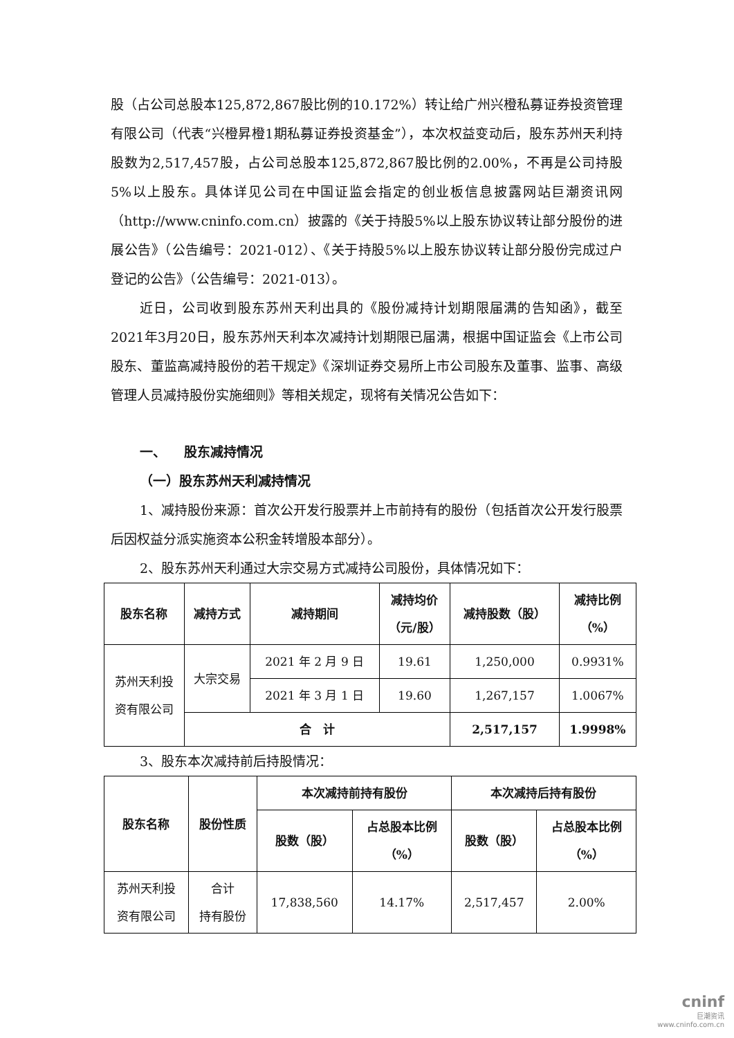股（占公司总股本125,872,867股比例的10.172%）转让给广州兴橙私募证券投资管理有限公司（代表“兴橙昇橙1期私募证券投资基金”），本次权益变动后，股东苏州天利持股数为2,517,457股，占公司总股本125,872,867股比例的2.00%，不再是公司持股5%以上股东。具体详见公司在中国证监会指定的创业板信息披露网站巨潮资讯网（http://www.cninfo.com.cn）披露的《关于持股5%以上股东协议转让部分股份的进展公告》（公告编号：2021-012）、《关于持股5%以上股东协议转让部分股份完成过户登记的公告》（公告编号：2021-013）。
近日，公司收到股东苏州天利出具的《股份减持计划期限届满的告知函》，截至2021年3月20日，股东苏州天利本次减持计划期限已届满，根据中国证监会《上市公司股东、董监高减持股份的若干规定》《深圳证券交易所上市公司股东及董事、监事、高级管理人员减持股份实施细则》等相关规定，现将有关情况公告如下：
一、 股东减持情况
（一）股东苏州天利减持情况
1、减持股份来源：首次公开发行股票并上市前持有的股份（包括首次公开发行股票后因权益分派实施资本公积金转增股本部分）。
2、股东苏州天利通过大宗交易方式减持公司股份，具体情况如下：
| 股东名称 | 减持方式 | 减持期间 | 减持均价 （元/股） | 减持股数（股） | 减持比例 （%） |
| --- | --- | --- | --- | --- | --- |
| 苏州天利投 资有限公司 | 大宗交易 | 2021 年 2 月 9 日 | 19.61 | 1,250,000 | 0.9931% |
| | | 2021 年 3 月 1 日 | 19.60 | 1,267,157 | 1.0067% |
| | 合 计 | | | 2,517,157 | 1.9998% |
3、股东本次减持前后持股情况：
| 股东名称 | 股份性质 | 本次减持前持有股份 | | 本次减持后持有股份 | |
| --- | --- | --- | --- | --- | --- |
| | | 股数（股） | 占总股本比例 （%） | 股数（股） | 占总股本比例 （%） |
| 苏州天利投 资有限公司 | 合计 持有股份 | 17,838,560 | 14.17% | 2,517,457 | 2.00% |
cninf
巨潮资讯
www.cninfo.com.cn